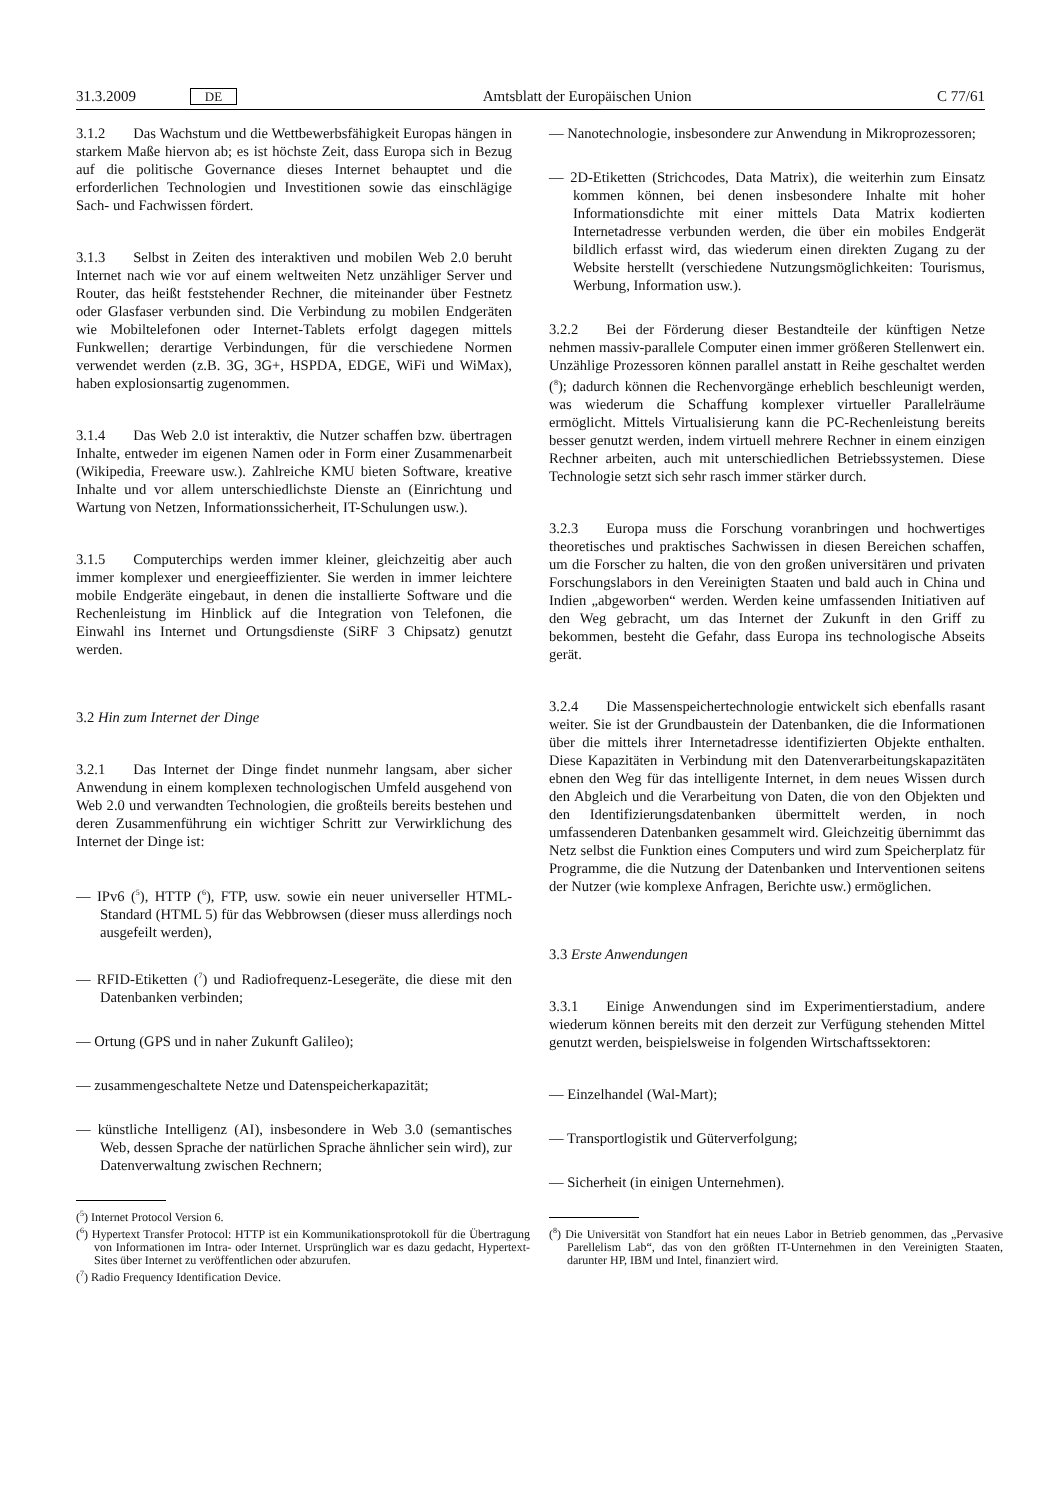31.3.2009 DE Amtsblatt der Europäischen Union C 77/61
3.1.2 Das Wachstum und die Wettbewerbsfähigkeit Europas hängen in starkem Maße hiervon ab; es ist höchste Zeit, dass Europa sich in Bezug auf die politische Governance dieses Internet behauptet und die erforderlichen Technologien und Investitionen sowie das einschlägige Sach- und Fachwissen fördert.
3.1.3 Selbst in Zeiten des interaktiven und mobilen Web 2.0 beruht Internet nach wie vor auf einem weltweiten Netz unzähliger Server und Router, das heißt feststehender Rechner, die miteinander über Festnetz oder Glasfaser verbunden sind. Die Verbindung zu mobilen Endgeräten wie Mobiltelefonen oder Internet-Tablets erfolgt dagegen mittels Funkwellen; derartige Verbindungen, für die verschiedene Normen verwendet werden (z.B. 3G, 3G+, HSPDA, EDGE, WiFi und WiMax), haben explosionsartig zugenommen.
3.1.4 Das Web 2.0 ist interaktiv, die Nutzer schaffen bzw. übertragen Inhalte, entweder im eigenen Namen oder in Form einer Zusammenarbeit (Wikipedia, Freeware usw.). Zahlreiche KMU bieten Software, kreative Inhalte und vor allem unterschiedlichste Dienste an (Einrichtung und Wartung von Netzen, Informationssicherheit, IT-Schulungen usw.).
3.1.5 Computerchips werden immer kleiner, gleichzeitig aber auch immer komplexer und energieeffizienter. Sie werden in immer leichtere mobile Endgeräte eingebaut, in denen die installierte Software und die Rechenleistung im Hinblick auf die Integration von Telefonen, die Einwahl ins Internet und Ortungsdienste (SiRF 3 Chipsatz) genutzt werden.
3.2 Hin zum Internet der Dinge
3.2.1 Das Internet der Dinge findet nunmehr langsam, aber sicher Anwendung in einem komplexen technologischen Umfeld ausgehend von Web 2.0 und verwandten Technologien, die großteils bereits bestehen und deren Zusammenführung ein wichtiger Schritt zur Verwirklichung des Internet der Dinge ist:
— IPv6 (<sup>5</sup>), HTTP (<sup>6</sup>), FTP, usw. sowie ein neuer universeller HTML-Standard (HTML 5) für das Webbrowsen (dieser muss allerdings noch ausgefeilt werden),
— RFID-Etiketten (<sup>7</sup>) und Radiofrequenz-Lesegeräte, die diese mit den Datenbanken verbinden;
— Ortung (GPS und in naher Zukunft Galileo);
— zusammengeschaltete Netze und Datenspeicherkapazität;
— künstliche Intelligenz (AI), insbesondere in Web 3.0 (semantisches Web, dessen Sprache der natürlichen Sprache ähnlicher sein wird), zur Datenverwaltung zwischen Rechnern;
(<sup>5</sup>) Internet Protocol Version 6.
(<sup>6</sup>) Hypertext Transfer Protocol: HTTP ist ein Kommunikationsprotokoll für die Übertragung von Informationen im Intra- oder Internet. Ursprünglich war es dazu gedacht, Hypertext-Sites über Internet zu veröffentlichen oder abzurufen.
(<sup>7</sup>) Radio Frequency Identification Device.
— Nanotechnologie, insbesondere zur Anwendung in Mikroprozessoren;
— 2D-Etiketten (Strichcodes, Data Matrix), die weiterhin zum Einsatz kommen können, bei denen insbesondere Inhalte mit hoher Informationsdichte mit einer mittels Data Matrix kodierten Internetadresse verbunden werden, die über ein mobiles Endgerät bildlich erfasst wird, das wiederum einen direkten Zugang zu der Website herstellt (verschiedene Nutzungsmöglichkeiten: Tourismus, Werbung, Information usw.).
3.2.2 Bei der Förderung dieser Bestandteile der künftigen Netze nehmen massiv-parallele Computer einen immer größeren Stellenwert ein. Unzählige Prozessoren können parallel anstatt in Reihe geschaltet werden (<sup>8</sup>); dadurch können die Rechenvorgänge erheblich beschleunigt werden, was wiederum die Schaffung komplexer virtueller Parallelräume ermöglicht. Mittels Virtualisierung kann die PC-Rechenleistung bereits besser genutzt werden, indem virtuell mehrere Rechner in einem einzigen Rechner arbeiten, auch mit unterschiedlichen Betriebssystemen. Diese Technologie setzt sich sehr rasch immer stärker durch.
3.2.3 Europa muss die Forschung voranbringen und hochwertiges theoretisches und praktisches Sachwissen in diesen Bereichen schaffen, um die Forscher zu halten, die von den großen universitären und privaten Forschungslabors in den Vereinigten Staaten und bald auch in China und Indien „abgeworben“ werden. Werden keine umfassenden Initiativen auf den Weg gebracht, um das Internet der Zukunft in den Griff zu bekommen, besteht die Gefahr, dass Europa ins technologische Abseits gerät.
3.2.4 Die Massenspeichertechnologie entwickelt sich ebenfalls rasant weiter. Sie ist der Grundbaustein der Datenbanken, die die Informationen über die mittels ihrer Internetadresse identifizierten Objekte enthalten. Diese Kapazitäten in Verbindung mit den Datenverarbeitungskapazitäten ebnen den Weg für das intelligente Internet, in dem neues Wissen durch den Abgleich und die Verarbeitung von Daten, die von den Objekten und den Identifizierungsdatenbanken übermittelt werden, in noch umfassenderen Datenbanken gesammelt wird. Gleichzeitig übernimmt das Netz selbst die Funktion eines Computers und wird zum Speicherplatz für Programme, die die Nutzung der Datenbanken und Interventionen seitens der Nutzer (wie komplexe Anfragen, Berichte usw.) ermöglichen.
3.3 Erste Anwendungen
3.3.1 Einige Anwendungen sind im Experimentierstadium, andere wiederum können bereits mit den derzeit zur Verfügung stehenden Mittel genutzt werden, beispielsweise in folgenden Wirtschaftssektoren:
— Einzelhandel (Wal-Mart);
— Transportlogistik und Güterverfolgung;
— Sicherheit (in einigen Unternehmen).
(<sup>8</sup>) Die Universität von Standfort hat ein neues Labor in Betrieb genommen, das „Pervasive Parellelism Lab“, das von den größten IT-Unternehmen in den Vereinigten Staaten, darunter HP, IBM und Intel, finanziert wird.